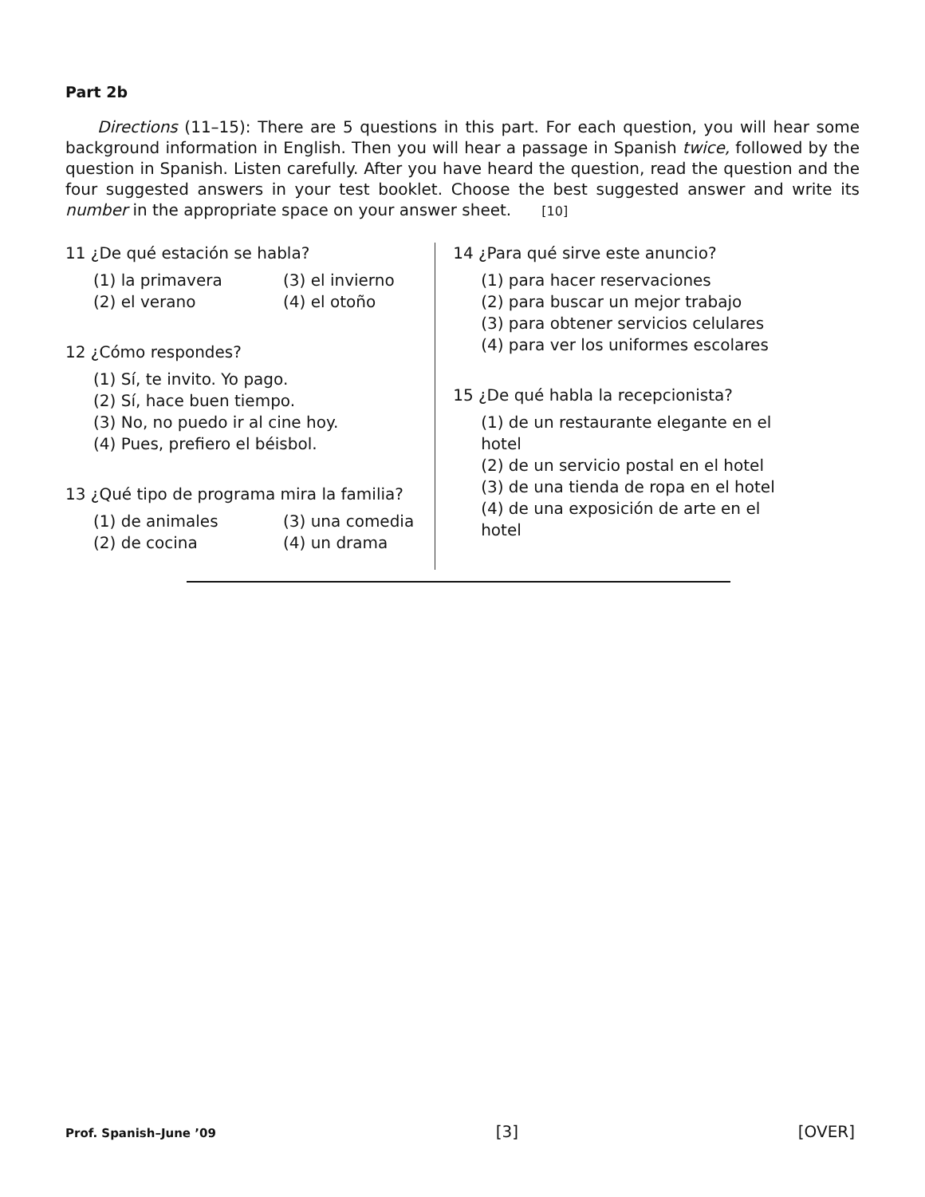Part 2b
Directions (11–15): There are 5 questions in this part. For each question, you will hear some background information in English. Then you will hear a passage in Spanish twice, followed by the question in Spanish. Listen carefully. After you have heard the question, read the question and the four suggested answers in your test booklet. Choose the best suggested answer and write its number in the appropriate space on your answer sheet. [10]
11 ¿De qué estación se habla?
(1) la primavera (3) el invierno (2) el verano (4) el otoño
12 ¿Cómo respondes?
(1) Sí, te invito. Yo pago.
(2) Sí, hace buen tiempo.
(3) No, no puedo ir al cine hoy.
(4) Pues, prefiero el béisbol.
13 ¿Qué tipo de programa mira la familia?
(1) de animales (3) una comedia (2) de cocina (4) un drama
14 ¿Para qué sirve este anuncio?
(1) para hacer reservaciones
(2) para buscar un mejor trabajo
(3) para obtener servicios celulares
(4) para ver los uniformes escolares
15 ¿De qué habla la recepcionista?
(1) de un restaurante elegante en el hotel
(2) de un servicio postal en el hotel
(3) de una tienda de ropa en el hotel
(4) de una exposición de arte en el hotel
Prof. Spanish–June ’09 [3] [OVER]